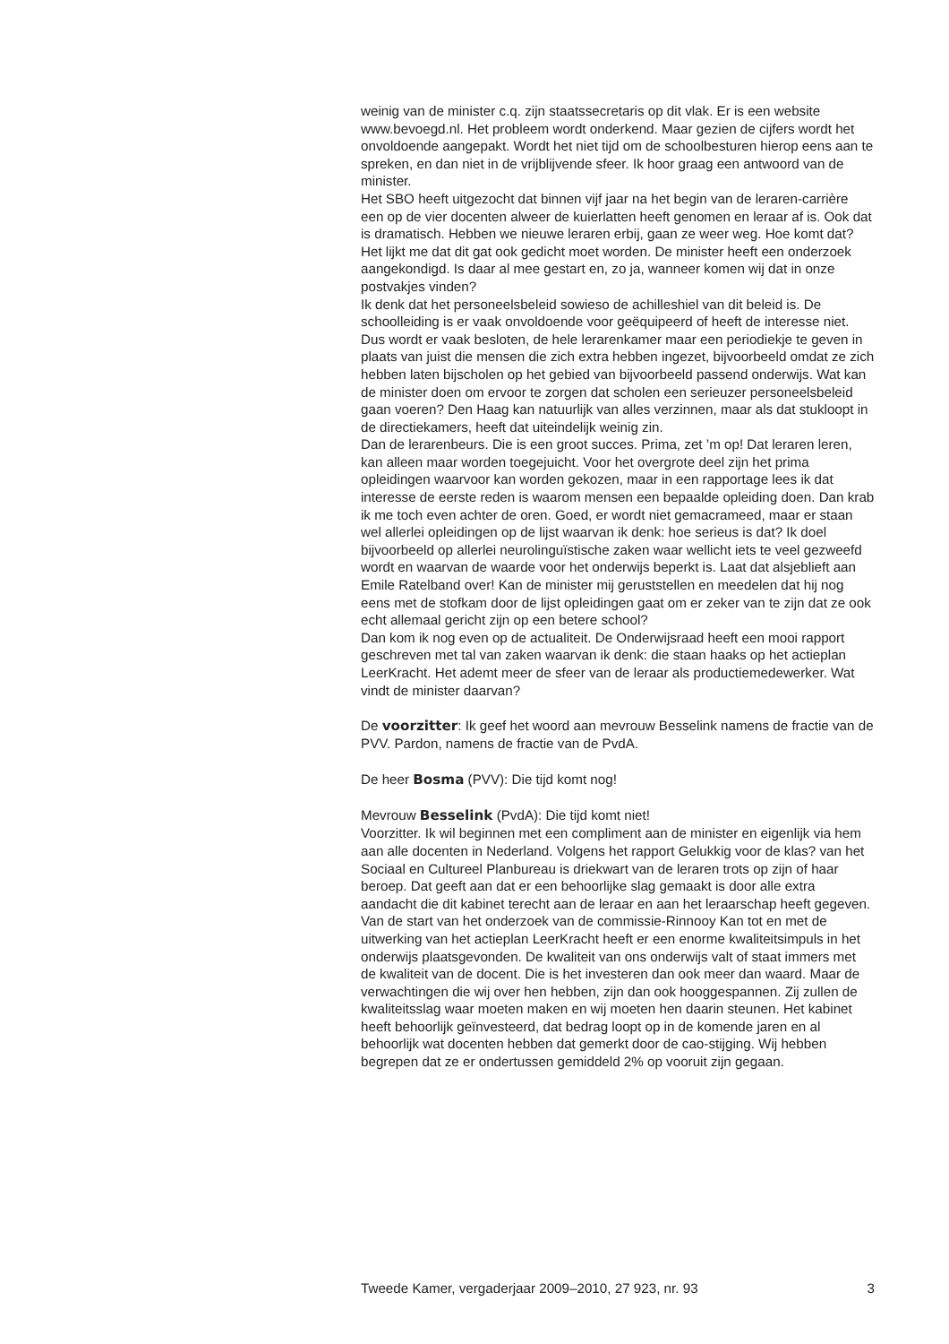weinig van de minister c.q. zijn staatssecretaris op dit vlak. Er is een website www.bevoegd.nl. Het probleem wordt onderkend. Maar gezien de cijfers wordt het onvoldoende aangepakt. Wordt het niet tijd om de schoolbesturen hierop eens aan te spreken, en dan niet in de vrijblijvende sfeer. Ik hoor graag een antwoord van de minister.
Het SBO heeft uitgezocht dat binnen vijf jaar na het begin van de leraren-carrière een op de vier docenten alweer de kuierlatten heeft genomen en leraar af is. Ook dat is dramatisch. Hebben we nieuwe leraren erbij, gaan ze weer weg. Hoe komt dat? Het lijkt me dat dit gat ook gedicht moet worden. De minister heeft een onderzoek aangekondigd. Is daar al mee gestart en, zo ja, wanneer komen wij dat in onze postvakjes vinden?
Ik denk dat het personeelsbeleid sowieso de achilleshiel van dit beleid is. De schoolleiding is er vaak onvoldoende voor geëquipeerd of heeft de interesse niet. Dus wordt er vaak besloten, de hele lerarenkamer maar een periodiekje te geven in plaats van juist die mensen die zich extra hebben ingezet, bijvoorbeeld omdat ze zich hebben laten bijscholen op het gebied van bijvoorbeeld passend onderwijs. Wat kan de minister doen om ervoor te zorgen dat scholen een serieuzer personeelsbeleid gaan voeren? Den Haag kan natuurlijk van alles verzinnen, maar als dat stukloopt in de directiekamers, heeft dat uiteindelijk weinig zin.
Dan de lerarenbeurs. Die is een groot succes. Prima, zet ’m op! Dat leraren leren, kan alleen maar worden toegejuicht. Voor het overgrote deel zijn het prima opleidingen waarvoor kan worden gekozen, maar in een rapportage lees ik dat interesse de eerste reden is waarom mensen een bepaalde opleiding doen. Dan krab ik me toch even achter de oren. Goed, er wordt niet gemacrameed, maar er staan wel allerlei opleidingen op de lijst waarvan ik denk: hoe serieus is dat? Ik doel bijvoorbeeld op allerlei neurolinguïstische zaken waar wellicht iets te veel gezweefd wordt en waarvan de waarde voor het onderwijs beperkt is. Laat dat alsjeblieft aan Emile Ratelband over! Kan de minister mij geruststellen en meedelen dat hij nog eens met de stofkam door de lijst opleidingen gaat om er zeker van te zijn dat ze ook echt allemaal gericht zijn op een betere school?
Dan kom ik nog even op de actualiteit. De Onderwijsraad heeft een mooi rapport geschreven met tal van zaken waarvan ik denk: die staan haaks op het actieplan LeerKracht. Het ademt meer de sfeer van de leraar als productiemedewerker. Wat vindt de minister daarvan?
De voorzitter: Ik geef het woord aan mevrouw Besselink namens de fractie van de PVV. Pardon, namens de fractie van de PvdA.
De heer Bosma (PVV): Die tijd komt nog!
Mevrouw Besselink (PvdA): Die tijd komt niet!
Voorzitter. Ik wil beginnen met een compliment aan de minister en eigenlijk via hem aan alle docenten in Nederland. Volgens het rapport Gelukkig voor de klas? van het Sociaal en Cultureel Planbureau is driekwart van de leraren trots op zijn of haar beroep. Dat geeft aan dat er een behoorlijke slag gemaakt is door alle extra aandacht die dit kabinet terecht aan de leraar en aan het leraarschap heeft gegeven. Van de start van het onderzoek van de commissie-Rinnooy Kan tot en met de uitwerking van het actieplan LeerKracht heeft er een enorme kwaliteitsimpuls in het onderwijs plaatsgevonden. De kwaliteit van ons onderwijs valt of staat immers met de kwaliteit van de docent. Die is het investeren dan ook meer dan waard. Maar de verwachtingen die wij over hen hebben, zijn dan ook hooggespannen. Zij zullen de kwaliteitsslag waar moeten maken en wij moeten hen daarin steunen. Het kabinet heeft behoorlijk geïnvesteerd, dat bedrag loopt op in de komende jaren en al behoorlijk wat docenten hebben dat gemerkt door de cao-stijging. Wij hebben begrepen dat ze er ondertussen gemiddeld 2% op vooruit zijn gegaan.
Tweede Kamer, vergaderjaar 2009–2010, 27 923, nr. 93 3